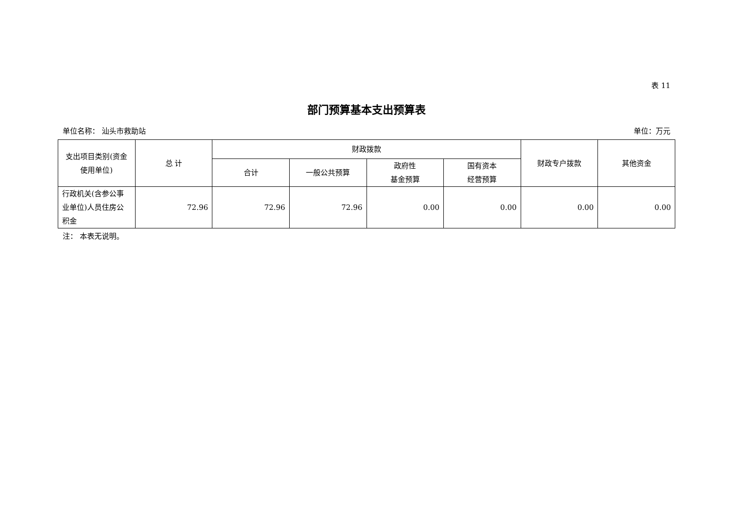表 11
部门预算基本支出预算表
单位名称： 汕头市救助站 单位：万元
| 支出项目类别(资金使用单位) | 总 计 | 财政拨款 | | | | 财政专户拨款 | 其他资金 |
| --- | --- | --- | --- | --- | --- | --- | --- |
| | | 合计 | 一般公共预算 | 政府性 基金预算 | 国有资本 经营预算 | | |
| 行政机关(含参公事业单位)人员住房公积金 | 72.96 | 72.96 | 72.96 | 0.00 | 0.00 | 0.00 | 0.00 |
注： 本表无说明。